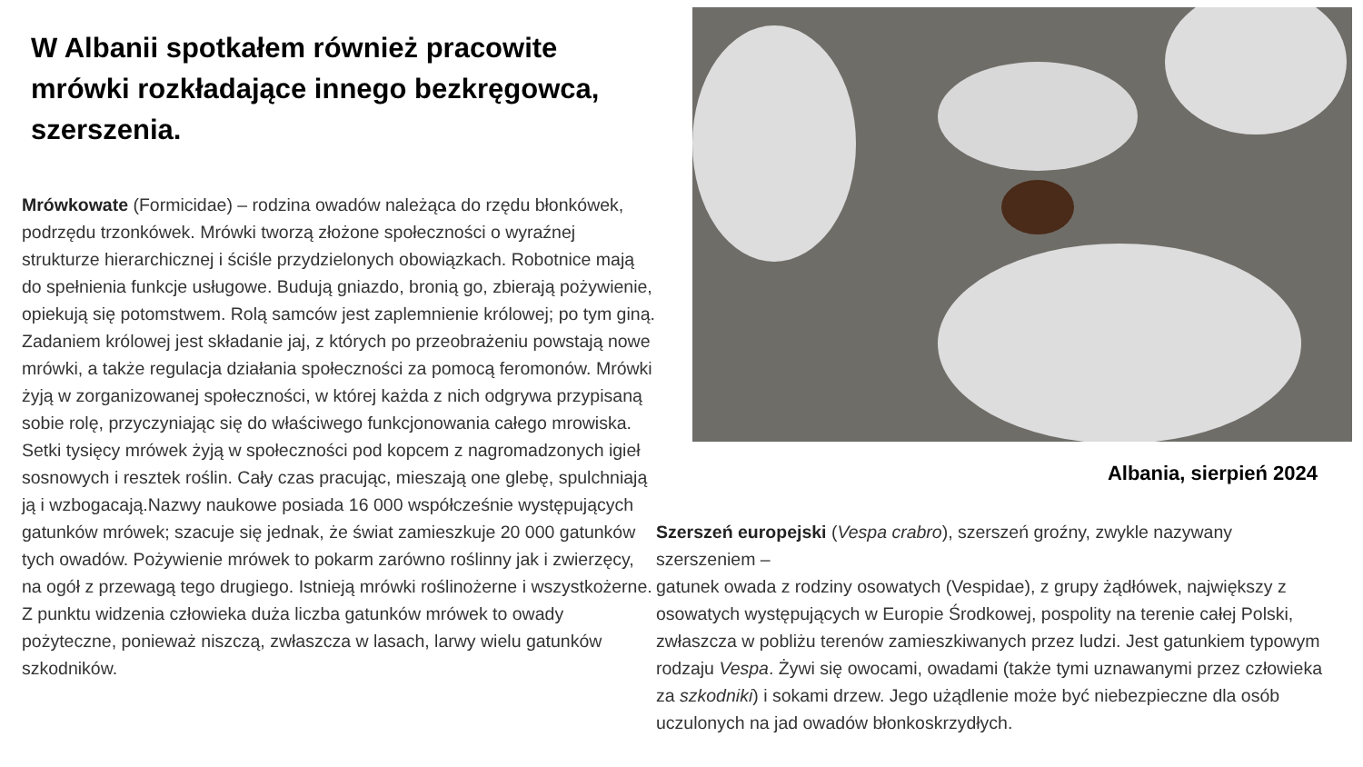W Albanii spotkałem również pracowite mrówki rozkładające innego bezkręgowca, szerszenia.
Mrówkowate (Formicidae) – rodzina owadów należąca do rzędu błonkówek, podrzędu trzonkówek. Mrówki tworzą złożone społeczności o wyraźnej strukturze hierarchicznej i ściśle przydzielonych obowiązkach. Robotnice mają do spełnienia funkcje usługowe. Budują gniazdo, bronią go, zbierają pożywienie, opiekują się potomstwem. Rolą samców jest zaplemnienie królowej; po tym giną. Zadaniem królowej jest składanie jaj, z których po przeobrażeniu powstają nowe mrówki, a także regulacja działania społeczności za pomocą feromonów. Mrówki żyją w zorganizowanej społeczności, w której każda z nich odgrywa przypisaną sobie rolę, przyczyniając się do właściwego funkcjonowania całego mrowiska. Setki tysięcy mrówek żyją w społeczności pod kopcem z nagromadzonych igieł sosnowych i resztek roślin. Cały czas pracując, mieszają one glebę, spulchniają ją i wzbogacają.Nazwy naukowe posiada 16 000 współcześnie występujących gatunków mrówek; szacuje się jednak, że świat zamieszkuje 20 000 gatunków tych owadów. Pożywienie mrówek to pokarm zarówno roślinny jak i zwierzęcy, na ogół z przewagą tego drugiego. Istnieją mrówki roślinożerne i wszystkożerne. Z punktu widzenia człowieka duża liczba gatunków mrówek to owady pożyteczne, ponieważ niszczą, zwłaszcza w lasach, larwy wielu gatunków szkodników.
Albania, sierpień 2024
Szerszeń europejski (Vespa crabro), szerszeń groźny, zwykle nazywany szerszeniem –
gatunek owada z rodziny osowatych (Vespidae), z grupy żądłówek, największy z osowatych występujących w Europie Środkowej, pospolity na terenie całej Polski, zwłaszcza w pobliżu terenów zamieszkiwanych przez ludzi. Jest gatunkiem typowym rodzaju Vespa. Żywi się owocami, owadami (także tymi uznawanymi przez człowieka za szkodniki) i sokami drzew. Jego użądlenie może być niebezpieczne dla osób uczulonych na jad owadów błonkoskrzydłych.